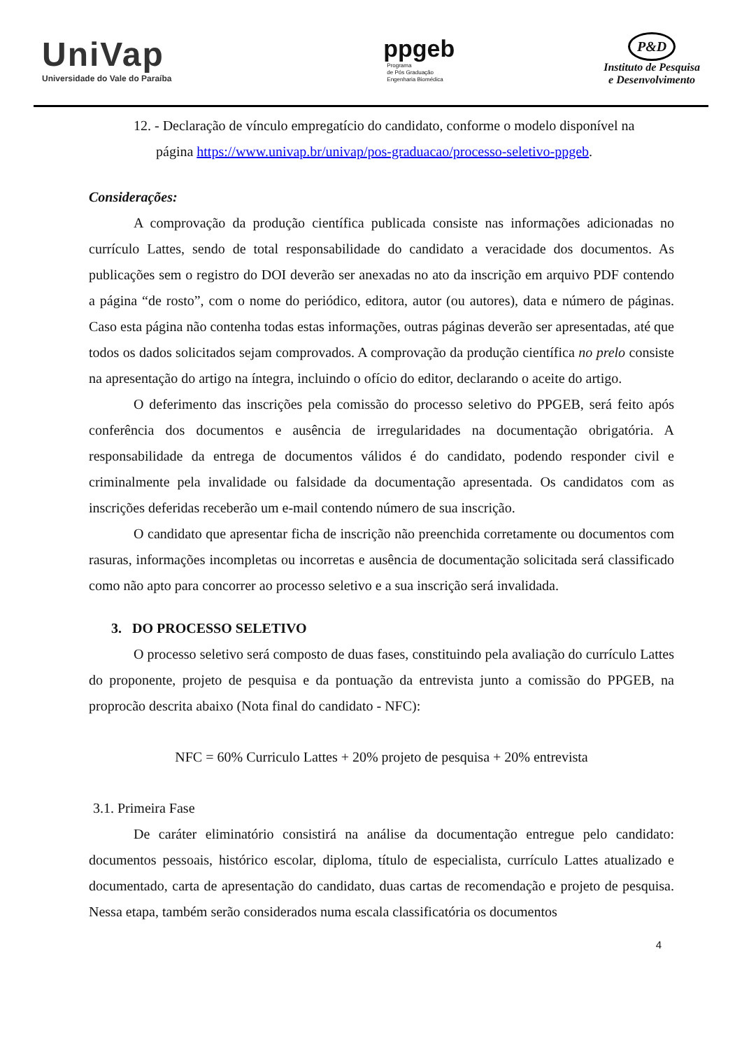UniVap
Universidade do Vale do Paraíba
ppgeb
Programa
de Pós Graduação
Engenharia Biomédica
P&D
Instituto de Pesquisa
e Desenvolvimento
12. - Declaração de vínculo empregatício do candidato, conforme o modelo disponível na
página https://www.univap.br/univap/pos-graduacao/processo-seletivo-ppgeb.
Considerações:
A comprovação da produção científica publicada consiste nas informações adicionadas no currículo Lattes, sendo de total responsabilidade do candidato a veracidade dos documentos. As publicações sem o registro do DOI deverão ser anexadas no ato da inscrição em arquivo PDF contendo a página “de rosto”, com o nome do periódico, editora, autor (ou autores), data e número de páginas. Caso esta página não contenha todas estas informações, outras páginas deverão ser apresentadas, até que todos os dados solicitados sejam comprovados. A comprovação da produção científica no prelo consiste na apresentação do artigo na íntegra, incluindo o ofício do editor, declarando o aceite do artigo.
O deferimento das inscrições pela comissão do processo seletivo do PPGEB, será feito após conferência dos documentos e ausência de irregularidades na documentação obrigatória. A responsabilidade da entrega de documentos válidos é do candidato, podendo responder civil e criminalmente pela invalidade ou falsidade da documentação apresentada. Os candidatos com as inscrições deferidas receberão um e-mail contendo número de sua inscrição.
O candidato que apresentar ficha de inscrição não preenchida corretamente ou documentos com rasuras, informações incompletas ou incorretas e ausência de documentação solicitada será classificado como não apto para concorrer ao processo seletivo e a sua inscrição será invalidada.
3. DO PROCESSO SELETIVO
O processo seletivo será composto de duas fases, constituindo pela avaliação do currículo Lattes do proponente, projeto de pesquisa e da pontuação da entrevista junto a comissão do PPGEB, na proprocão descrita abaixo (Nota final do candidato - NFC):
NFC = 60% Curriculo Lattes + 20% projeto de pesquisa + 20% entrevista
3.1. Primeira Fase
De caráter eliminatório consistirá na análise da documentação entregue pelo candidato: documentos pessoais, histórico escolar, diploma, título de especialista, currículo Lattes atualizado e documentado, carta de apresentação do candidato, duas cartas de recomendação e projeto de pesquisa. Nessa etapa, também serão considerados numa escala classificatória os documentos
4